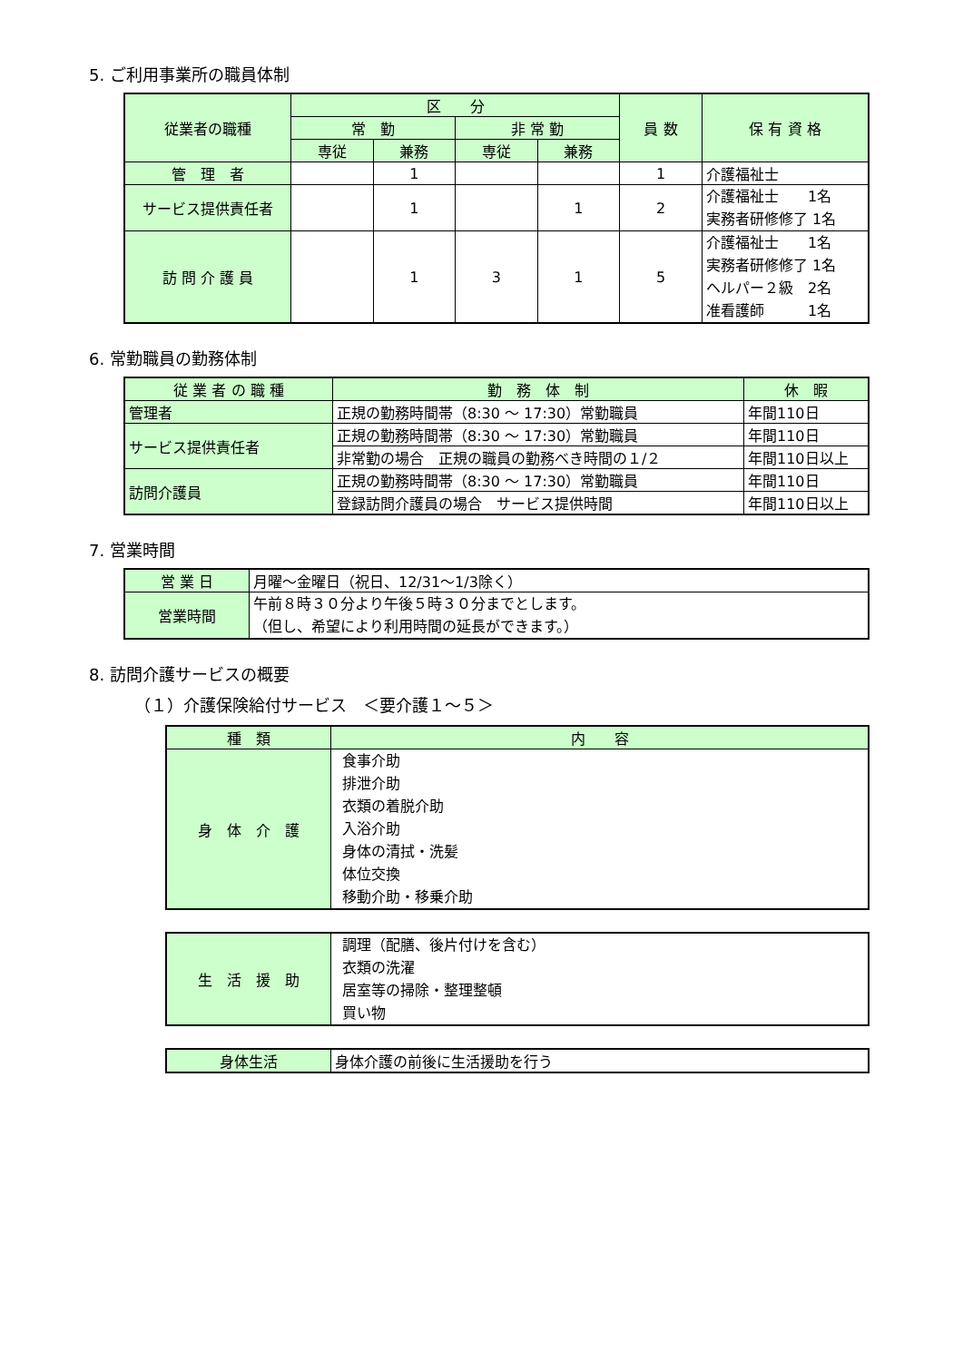5. ご利用事業所の職員体制
| 従業者の職種 | 区 分 | | | | 員 数 | 保 有 資 格 |
| --- | --- | --- | --- | --- | --- | --- |
| | 常 勤 | | 非 常 勤 | | | |
| | 専従 | 兼務 | 専従 | 兼務 | | |
| 管 理 者 | | 1 | | | 1 | 介護福祉士 |
| サービス提供責任者 | | 1 | | 1 | 2 | 介護福祉士 1名 実務者研修修了 1名 |
| 訪 問 介 護 員 | | 1 | 3 | 1 | 5 | 介護福祉士 1名 実務者研修修了 1名 ヘルパー２級 2名 准看護師 1名 |
6. 常勤職員の勤務体制
| 従 業 者 の 職 種 | 勤 務 体 制 | 休 暇 |
| --- | --- | --- |
| 管理者 | 正規の勤務時間帯（8:30 ～ 17:30）常勤職員 | 年間110日 |
| サービス提供責任者 | 正規の勤務時間帯（8:30 ～ 17:30）常勤職員 | 年間110日 |
| | 非常勤の場合 正規の職員の勤務べき時間の１/２ | 年間110日以上 |
| 訪問介護員 | 正規の勤務時間帯（8:30 ～ 17:30）常勤職員 | 年間110日 |
| | 登録訪問介護員の場合 サービス提供時間 | 年間110日以上 |
7. 営業時間
| 営 業 日 | 月曜～金曜日（祝日、12/31～1/3除く） |
| 営業時間 | 午前８時３０分より午後５時３０分までとします。 （但し、希望により利用時間の延長ができます。） |
8. 訪問介護サービスの概要
（１）介護保険給付サービス　＜要介護１～５＞
| 種 類 | 内 容 |
| --- | --- |
| 身 体 介 護 | 食事介助 排泄介助 衣類の着脱介助 入浴介助 身体の清拭・洗髪 体位交換 移動介助・移乗介助 |
| 生 活 援 助 | 調理（配膳、後片付けを含む） 衣類の洗濯 居室等の掃除・整理整頓 買い物 |
| 身体生活 | 身体介護の前後に生活援助を行う |